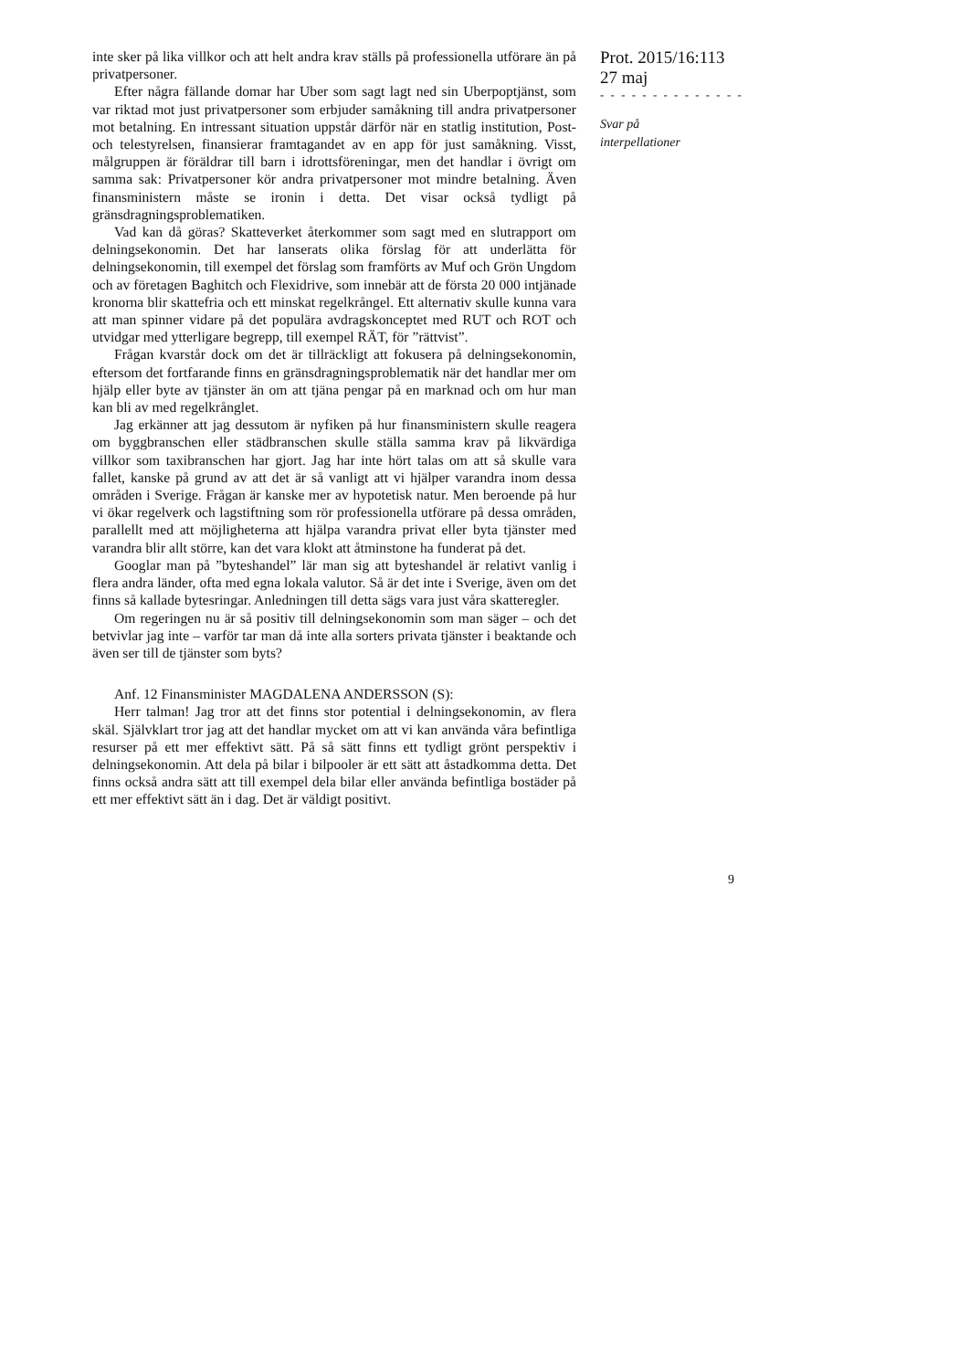inte sker på lika villkor och att helt andra krav ställs på professionella utförare än på privatpersoner.
Efter några fällande domar har Uber som sagt lagt ned sin Uberpoptjänst, som var riktad mot just privatpersoner som erbjuder samåkning till andra privatpersoner mot betalning. En intressant situation uppstår därför när en statlig institution, Post- och telestyrelsen, finansierar framtagandet av en app för just samåkning. Visst, målgruppen är föräldrar till barn i idrottsföreningar, men det handlar i övrigt om samma sak: Privatpersoner kör andra privatpersoner mot mindre betalning. Även finansministern måste se ironin i detta. Det visar också tydligt på gränsdragningsproblematiken.
Vad kan då göras? Skatteverket återkommer som sagt med en slutrapport om delningsekonomin. Det har lanserats olika förslag för att underlätta för delningsekonomin, till exempel det förslag som framförts av Muf och Grön Ungdom och av företagen Baghitch och Flexidrive, som innebär att de första 20 000 intjänade kronorna blir skattefria och ett minskat regelkrångel. Ett alternativ skulle kunna vara att man spinner vidare på det populära avdragskonceptet med RUT och ROT och utvidgar med ytterligare begrepp, till exempel RÄT, för ”rättvist”.
Frågan kvarstår dock om det är tillräckligt att fokusera på delningsekonomin, eftersom det fortfarande finns en gränsdragningsproblematik när det handlar mer om hjälp eller byte av tjänster än om att tjäna pengar på en marknad och om hur man kan bli av med regelkrånglet.
Jag erkänner att jag dessutom är nyfiken på hur finansministern skulle reagera om byggbranschen eller städbranschen skulle ställa samma krav på likvärdiga villkor som taxibranschen har gjort. Jag har inte hört talas om att så skulle vara fallet, kanske på grund av att det är så vanligt att vi hjälper varandra inom dessa områden i Sverige. Frågan är kanske mer av hypotetisk natur. Men beroende på hur vi ökar regelverk och lagstiftning som rör professionella utförare på dessa områden, parallellt med att möjligheterna att hjälpa varandra privat eller byta tjänster med varandra blir allt större, kan det vara klokt att åtminstone ha funderat på det.
Googlar man på ”byteshandel” lär man sig att byteshandel är relativt vanlig i flera andra länder, ofta med egna lokala valutor. Så är det inte i Sverige, även om det finns så kallade bytesringar. Anledningen till detta sägs vara just våra skatteregler.
Om regeringen nu är så positiv till delningsekonomin som man säger – och det betvivlar jag inte – varför tar man då inte alla sorters privata tjänster i beaktande och även ser till de tjänster som byts?
Anf. 12 Finansminister MAGDALENA ANDERSSON (S):
Herr talman! Jag tror att det finns stor potential i delningsekonomin, av flera skäl. Självklart tror jag att det handlar mycket om att vi kan använda våra befintliga resurser på ett mer effektivt sätt. På så sätt finns ett tydligt grönt perspektiv i delningsekonomin. Att dela på bilar i bilpooler är ett sätt att åstadkomma detta. Det finns också andra sätt att till exempel dela bilar eller använda befintliga bostäder på ett mer effektivt sätt än i dag. Det är väldigt positivt.
Prot. 2015/16:113
27 maj
- - - - - - - - - - - - - -
Svar på
interpellationer
9